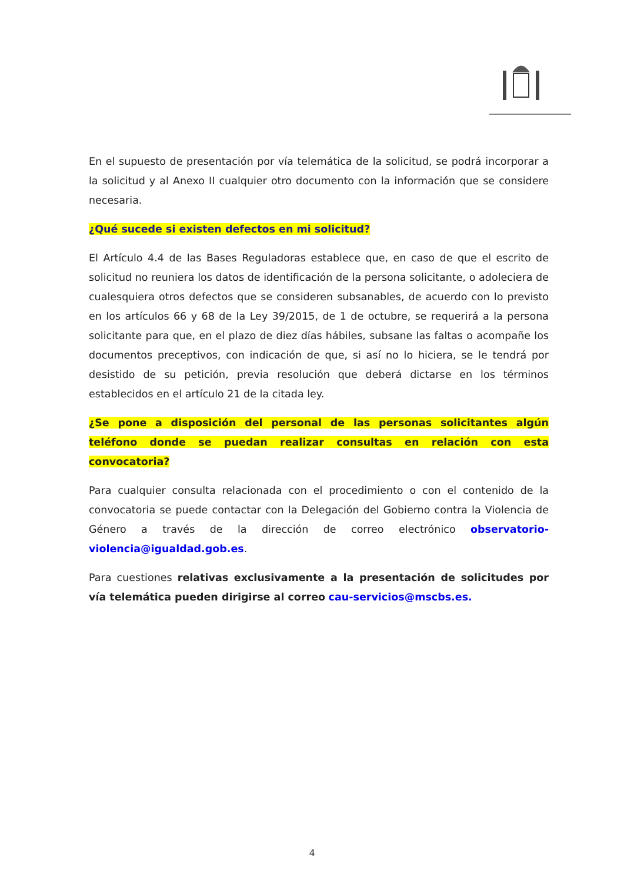En el supuesto de presentación por vía telemática de la solicitud, se podrá incorporar a la solicitud y al Anexo II cualquier otro documento con la información que se considere necesaria.
¿Qué sucede si existen defectos en mi solicitud?
El Artículo 4.4 de las Bases Reguladoras establece que, en caso de que el escrito de solicitud no reuniera los datos de identificación de la persona solicitante, o adoleciera de cualesquiera otros defectos que se consideren subsanables, de acuerdo con lo previsto en los artículos 66 y 68 de la Ley 39/2015, de 1 de octubre, se requerirá a la persona solicitante para que, en el plazo de diez días hábiles, subsane las faltas o acompañe los documentos preceptivos, con indicación de que, si así no lo hiciera, se le tendrá por desistido de su petición, previa resolución que deberá dictarse en los términos establecidos en el artículo 21 de la citada ley.
¿Se pone a disposición del personal de las personas solicitantes algún teléfono donde se puedan realizar consultas en relación con esta convocatoria?
Para cualquier consulta relacionada con el procedimiento o con el contenido de la convocatoria se puede contactar con la Delegación del Gobierno contra la Violencia de Género a través de la dirección de correo electrónico observatorio-violencia@igualdad.gob.es.
Para cuestiones relativas exclusivamente a la presentación de solicitudes por vía telemática pueden dirigirse al correo cau-servicios@mscbs.es.
4